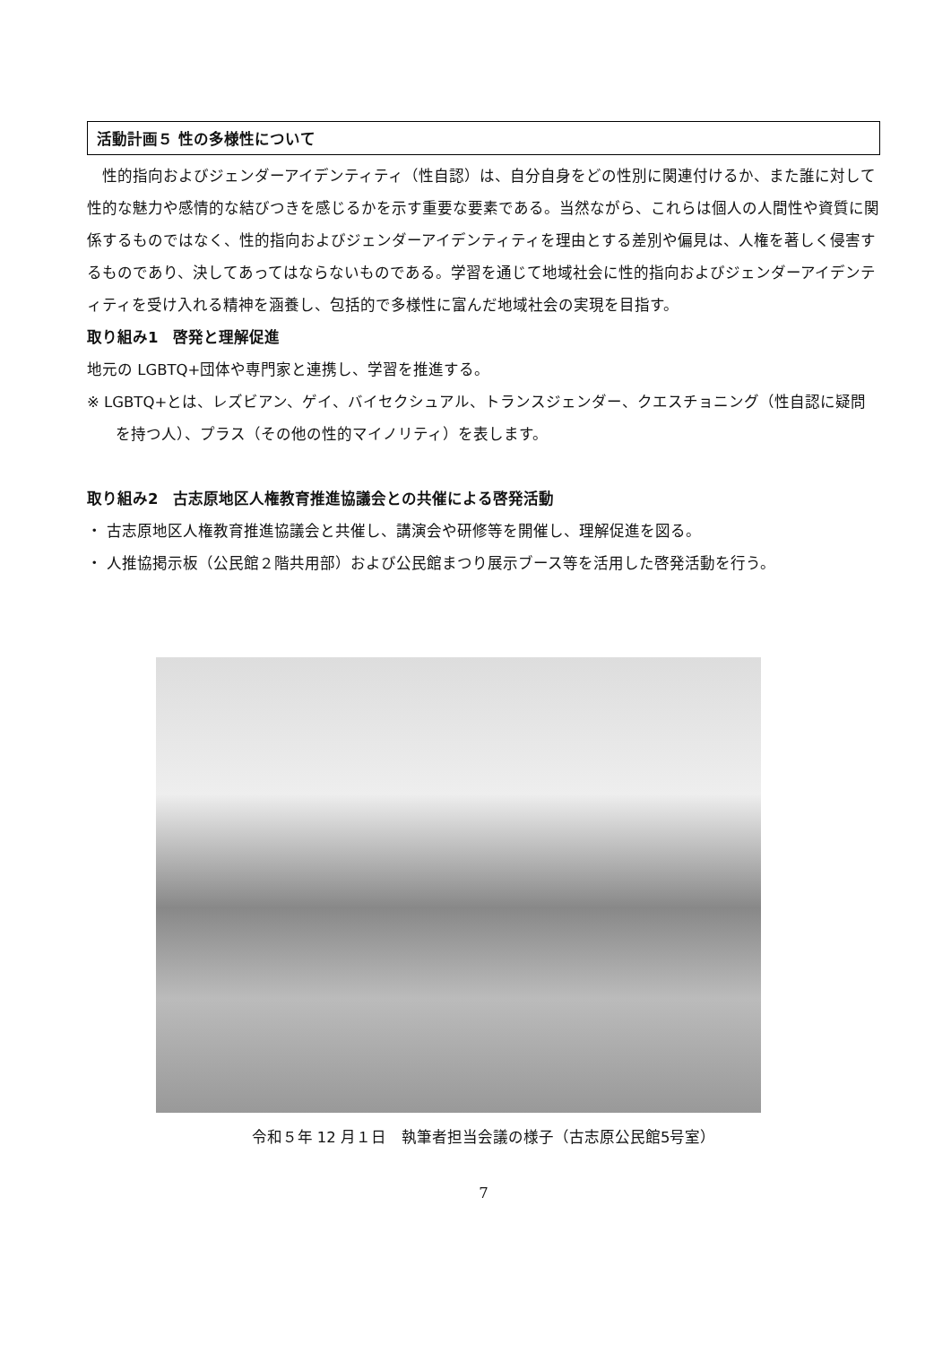活動計画５ 性の多様性について
　性的指向およびジェンダーアイデンティティ（性自認）は、自分自身をどの性別に関連付けるか、また誰に対して性的な魅力や感情的な結びつきを感じるかを示す重要な要素である。当然ながら、これらは個人の人間性や資質に関係するものではなく、性的指向およびジェンダーアイデンティティを理由とする差別や偏見は、人権を著しく侵害するものであり、決してあってはならないものである。学習を通じて地域社会に性的指向およびジェンダーアイデンティティを受け入れる精神を涵養し、包括的で多様性に富んだ地域社会の実現を目指す。
取り組み1　啓発と理解促進
地元の LGBTQ+団体や専門家と連携し、学習を推進する。
※ LGBTQ+とは、レズビアン、ゲイ、バイセクシュアル、トランスジェンダー、クエスチョニング（性自認に疑問を持つ人）、プラス（その他の性的マイノリティ）を表します。
取り組み2　古志原地区人権教育推進協議会との共催による啓発活動
・ 古志原地区人権教育推進協議会と共催し、講演会や研修等を開催し、理解促進を図る。
・ 人推協掲示板（公民館２階共用部）および公民館まつり展示ブース等を活用した啓発活動を行う。
令和５年 12 月１日　執筆者担当会議の様子（古志原公民館5号室）
7